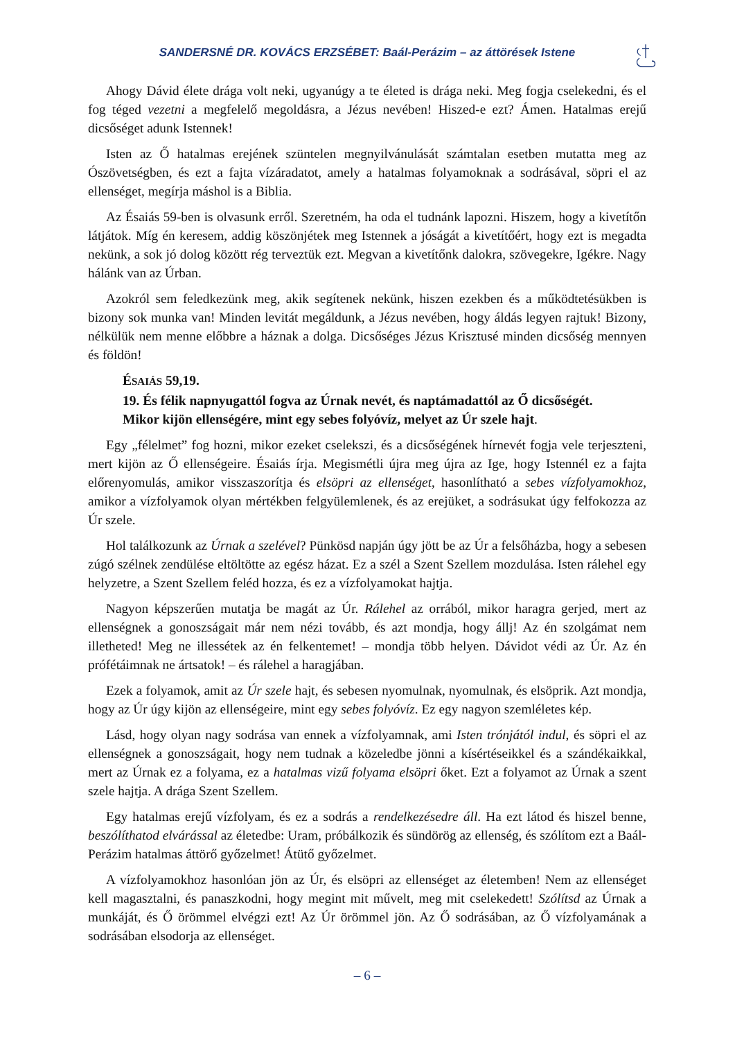SANDERSNÉ DR. KOVÁCS ERZSÉBET: Baál-Perázim – az áttörések Istene
Ahogy Dávid élete drága volt neki, ugyanúgy a te életed is drága neki. Meg fogja cselekedni, és el fog téged vezetni a megfelelő megoldásra, a Jézus nevében! Hiszed-e ezt? Ámen. Hatalmas erejű dicsőséget adunk Istennek!
Isten az Ő hatalmas erejének szüntelen megnyilvánulását számtalan esetben mutatta meg az Ószövetségben, és ezt a fajta vízáradatot, amely a hatalmas folyamoknak a sodrásával, söpri el az ellenséget, megírja máshol is a Biblia.
Az Ésaiás 59-ben is olvasunk erről. Szeretném, ha oda el tudnánk lapozni. Hiszem, hogy a kivetítőn látjátok. Míg én keresem, addig köszönjétek meg Istennek a jóságát a kivetítőért, hogy ezt is megadta nekünk, a sok jó dolog között rég terveztük ezt. Megvan a kivetítőnk dalokra, szövegekre, Igékre. Nagy hálánk van az Úrban.
Azokról sem feledkezünk meg, akik segítenek nekünk, hiszen ezekben és a működtetésükben is bizony sok munka van! Minden levitát megáldunk, a Jézus nevében, hogy áldás legyen rajtuk! Bizony, nélkülük nem menne előbbre a háznak a dolga. Dicsőséges Jézus Krisztusé minden dicsőség mennyen és földön!
ÉSAIÁS 59,19.
19. És félik napnyugattól fogva az Úrnak nevét, és naptámadattól az Ő dicsőségét. Mikor kijön ellenségére, mint egy sebes folyóvíz, melyet az Úr szele hajt.
Egy „félelmet” fog hozni, mikor ezeket cselekszi, és a dicsőségének hírnevét fogja vele terjeszteni, mert kijön az Ő ellenségeire. Ésaiás írja. Megismétli újra meg újra az Ige, hogy Istennél ez a fajta előrenyomulás, amikor visszaszorítja és elsöpri az ellenséget, hasonlítható a sebes vízfolyamokhoz, amikor a vízfolyamok olyan mértékben felgyülemlenek, és az erejüket, a sodrásukat úgy felfokozza az Úr szele.
Hol találkozunk az Úrnak a szelével? Pünkösd napján úgy jött be az Úr a felsőházba, hogy a sebesen zúgó szélnek zendülése eltöltötte az egész házat. Ez a szél a Szent Szellem mozdulása. Isten rálehel egy helyzetre, a Szent Szellem feléd hozza, és ez a vízfolyamokat hajtja.
Nagyon képszerűen mutatja be magát az Úr. Rálehel az orrából, mikor haragra gerjed, mert az ellenségnek a gonoszságait már nem nézi tovább, és azt mondja, hogy állj! Az én szolgámat nem illetheted! Meg ne illessétek az én felkentemet! – mondja több helyen. Dávidot védi az Úr. Az én prófétáimnak ne ártsatok! – és rálehel a haragjában.
Ezek a folyamok, amit az Úr szele hajt, és sebesen nyomulnak, nyomulnak, és elsöprik. Azt mondja, hogy az Úr úgy kijön az ellenségeire, mint egy sebes folyóvíz. Ez egy nagyon szemléletes kép.
Lásd, hogy olyan nagy sodrása van ennek a vízfolyamnak, ami Isten trónjától indul, és söpri el az ellenségnek a gonoszságait, hogy nem tudnak a közeledbe jönni a kísértéseikkel és a szándékaikkal, mert az Úrnak ez a folyama, ez a hatalmas vizű folyama elsöpri őket. Ezt a folyamot az Úrnak a szent szele hajtja. A drága Szent Szellem.
Egy hatalmas erejű vízfolyam, és ez a sodrás a rendelkezésedre áll. Ha ezt látod és hiszel benne, beszólíthatod elvárással az életedbe: Uram, próbálkozik és sündörög az ellenség, és szólítom ezt a Baál-Perázim hatalmas áttörő győzelmet! Átütő győzelmet.
A vízfolyamokhoz hasonlóan jön az Úr, és elsöpri az ellenséget az életemben! Nem az ellenséget kell magasztalni, és panaszkodni, hogy megint mit művelt, meg mit cselekedett! Szólítsd az Úrnak a munkáját, és Ő örömmel elvégzi ezt! Az Úr örömmel jön. Az Ő sodrásában, az Ő vízfolyamának a sodrásában elsodorja az ellenséget.
– 6 –